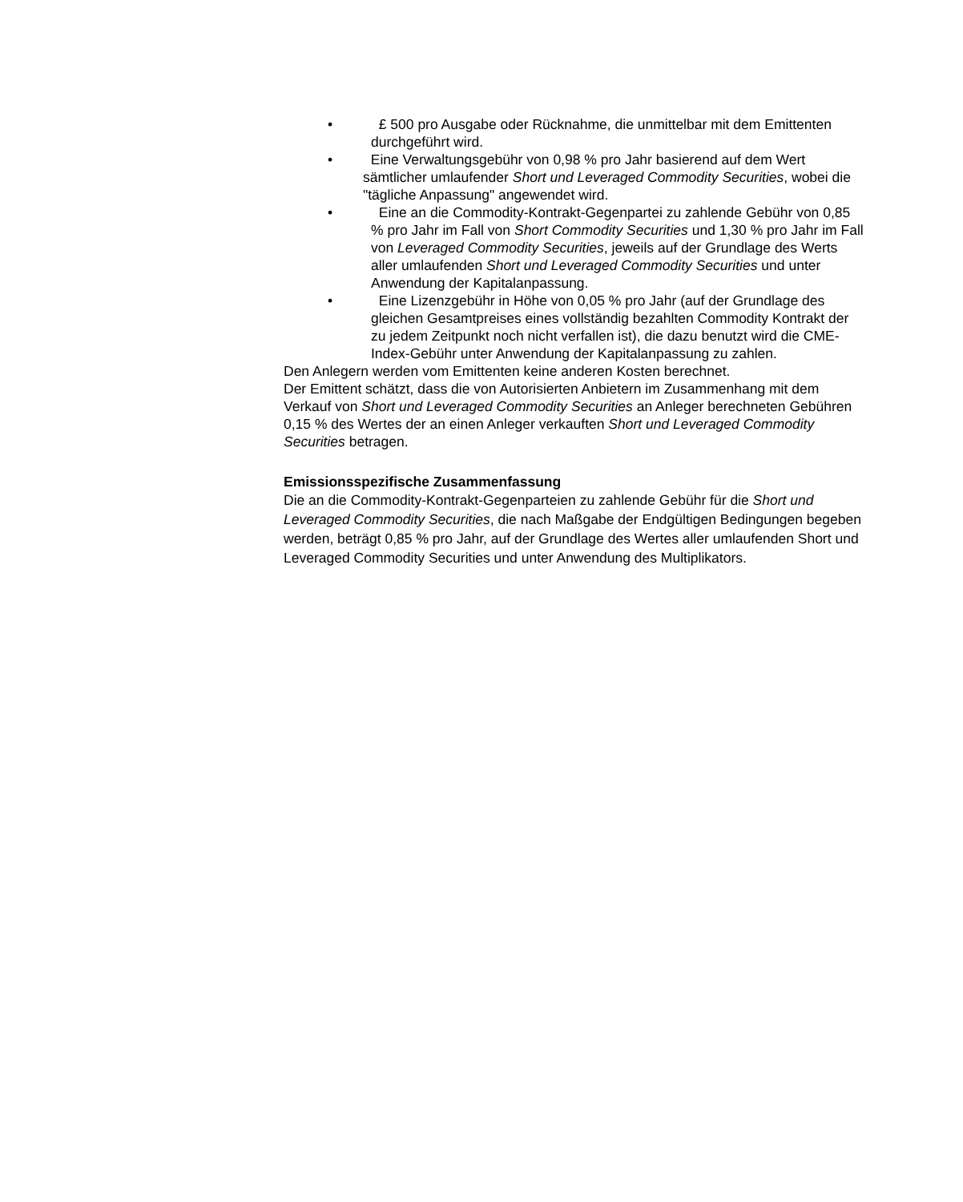• £ 500 pro Ausgabe oder Rücknahme, die unmittelbar mit dem Emittenten durchgeführt wird.
• Eine Verwaltungsgebühr von 0,98 % pro Jahr basierend auf dem Wert sämtlicher umlaufender Short und Leveraged Commodity Securities, wobei die "tägliche Anpassung" angewendet wird.
• Eine an die Commodity-Kontrakt-Gegenpartei zu zahlende Gebühr von 0,85 % pro Jahr im Fall von Short Commodity Securities und 1,30 % pro Jahr im Fall von Leveraged Commodity Securities, jeweils auf der Grundlage des Werts aller umlaufenden Short und Leveraged Commodity Securities und unter Anwendung der Kapitalanpassung.
• Eine Lizenzgebühr in Höhe von 0,05 % pro Jahr (auf der Grundlage des gleichen Gesamtpreises eines vollständig bezahlten Commodity Kontrakt der zu jedem Zeitpunkt noch nicht verfallen ist), die dazu benutzt wird die CME-Index-Gebühr unter Anwendung der Kapitalanpassung zu zahlen.
Den Anlegern werden vom Emittenten keine anderen Kosten berechnet.
Der Emittent schätzt, dass die von Autorisierten Anbietern im Zusammenhang mit dem Verkauf von Short und Leveraged Commodity Securities an Anleger berechneten Gebühren 0,15 % des Wertes der an einen Anleger verkauften Short und Leveraged Commodity Securities betragen.
Emissionsspezifische Zusammenfassung
Die an die Commodity-Kontrakt-Gegenparteien zu zahlende Gebühr für die Short und Leveraged Commodity Securities, die nach Maßgabe der Endgültigen Bedingungen begeben werden, beträgt 0,85 % pro Jahr, auf der Grundlage des Wertes aller umlaufenden Short und Leveraged Commodity Securities und unter Anwendung des Multiplikators.